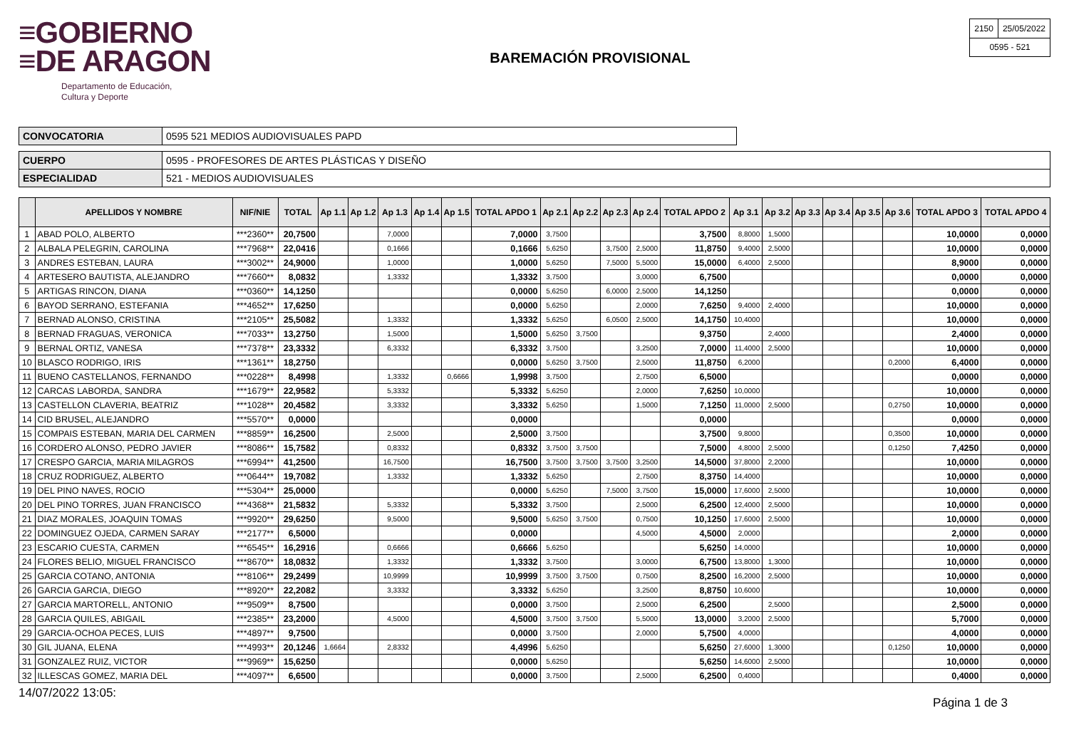≡GOBIERNO
≡DE ARAGON
Departamento de Educación,
Cultura y Deporte
BAREMACIÓN PROVISIONAL
| 2150 | 25/05/2022 |
| 0595 - 521 | |
| CONVOCATORIA | 0595 521 MEDIOS AUDIOVISUALES PAPD |
| CUERPO | 0595 - PROFESORES DE ARTES PLÁSTICAS Y DISEÑO |
| ESPECIALIDAD | 521 - MEDIOS AUDIOVISUALES |
| | APELLIDOS Y NOMBRE | NIF/NIE | TOTAL | Ap 1.1 | Ap 1.2 | Ap 1.3 | Ap 1.4 | Ap 1.5 | TOTAL APDO 1 | Ap 2.1 | Ap 2.2 | Ap 2.3 | Ap 2.4 | TOTAL APDO 2 | Ap 3.1 | Ap 3.2 | Ap 3.3 | Ap 3.4 | Ap 3.5 | Ap 3.6 | TOTAL APDO 3 | TOTAL APDO 4 |
| --- | --- | --- | --- | --- | --- | --- | --- | --- | --- | --- | --- | --- | --- | --- | --- | --- | --- | --- | --- | --- | --- | --- |
| 1 | ABAD POLO, ALBERTO | ***2360** | 20,7500 | | | 7,0000 | | | 7,0000 | 3,7500 | | | | 3,7500 | 8,8000 | 1,5000 | | | | | 10,0000 | 0,0000 |
| 2 | ALBALA PELEGRIN, CAROLINA | ***7968** | 22,0416 | | | 0,1666 | | | 0,1666 | 5,6250 | | 3,7500 | 2,5000 | 11,8750 | 9,4000 | 2,5000 | | | | | 10,0000 | 0,0000 |
| 3 | ANDRES ESTEBAN, LAURA | ***3002** | 24,9000 | | | 1,0000 | | | 1,0000 | 5,6250 | | 7,5000 | 5,5000 | 15,0000 | 6,4000 | 2,5000 | | | | | 8,9000 | 0,0000 |
| 4 | ARTESERO BAUTISTA, ALEJANDRO | ***7660** | 8,0832 | | | 1,3332 | | | 1,3332 | 3,7500 | | | 3,0000 | 6,7500 | | | | | | | 0,0000 | 0,0000 |
| 5 | ARTIGAS RINCON, DIANA | ***0360** | 14,1250 | | | | | | 0,0000 | 5,6250 | | 6,0000 | 2,5000 | 14,1250 | | | | | | | 0,0000 | 0,0000 |
| 6 | BAYOD SERRANO, ESTEFANIA | ***4652** | 17,6250 | | | | | | 0,0000 | 5,6250 | | | 2,0000 | 7,6250 | 9,4000 | 2,4000 | | | | | 10,0000 | 0,0000 |
| 7 | BERNAD ALONSO, CRISTINA | ***2105** | 25,5082 | | | 1,3332 | | | 1,3332 | 5,6250 | | 6,0500 | 2,5000 | 14,1750 | 10,4000 | | | | | | 10,0000 | 0,0000 |
| 8 | BERNAD FRAGUAS, VERONICA | ***7033** | 13,2750 | | | 1,5000 | | | 1,5000 | 5,6250 | 3,7500 | | | 9,3750 | | 2,4000 | | | | | 2,4000 | 0,0000 |
| 9 | BERNAL ORTIZ, VANESA | ***7378** | 23,3332 | | | 6,3332 | | | 6,3332 | 3,7500 | | | 3,2500 | 7,0000 | 11,4000 | 2,5000 | | | | | 10,0000 | 0,0000 |
| 10 | BLASCO RODRIGO, IRIS | ***1361** | 18,2750 | | | | | | 0,0000 | 5,6250 | 3,7500 | | 2,5000 | 11,8750 | 6,2000 | | | | | 0,2000 | 6,4000 | 0,0000 |
| 11 | BUENO CASTELLANOS, FERNANDO | ***0228** | 8,4998 | | | 1,3332 | | 0,6666 | 1,9998 | 3,7500 | | | 2,7500 | 6,5000 | | | | | | | 0,0000 | 0,0000 |
| 12 | CARCAS LABORDA, SANDRA | ***1679** | 22,9582 | | | 5,3332 | | | 5,3332 | 5,6250 | | | 2,0000 | 7,6250 | 10,0000 | | | | | | 10,0000 | 0,0000 |
| 13 | CASTELLON CLAVERIA, BEATRIZ | ***1028** | 20,4582 | | | 3,3332 | | | 3,3332 | 5,6250 | | | 1,5000 | 7,1250 | 11,0000 | 2,5000 | | | | 0,2750 | 10,0000 | 0,0000 |
| 14 | CID BRUSEL, ALEJANDRO | ***5570** | 0,0000 | | | | | | 0,0000 | | | | | 0,0000 | | | | | | | 0,0000 | 0,0000 |
| 15 | COMPAIS ESTEBAN, MARIA DEL CARMEN | ***8859** | 16,2500 | | | 2,5000 | | | 2,5000 | 3,7500 | | | | 3,7500 | 9,8000 | | | | | 0,3500 | 10,0000 | 0,0000 |
| 16 | CORDERO ALONSO, PEDRO JAVIER | ***8086** | 15,7582 | | | 0,8332 | | | 0,8332 | 3,7500 | 3,7500 | | | 7,5000 | 4,8000 | 2,5000 | | | | 0,1250 | 7,4250 | 0,0000 |
| 17 | CRESPO GARCIA, MARIA MILAGROS | ***6994** | 41,2500 | | | 16,7500 | | | 16,7500 | 3,7500 | 3,7500 | 3,7500 | 3,2500 | 14,5000 | 37,8000 | 2,2000 | | | | | 10,0000 | 0,0000 |
| 18 | CRUZ RODRIGUEZ, ALBERTO | ***0644** | 19,7082 | | | 1,3332 | | | 1,3332 | 5,6250 | | | 2,7500 | 8,3750 | 14,4000 | | | | | | 10,0000 | 0,0000 |
| 19 | DEL PINO NAVES, ROCIO | ***5304** | 25,0000 | | | | | | 0,0000 | 5,6250 | | 7,5000 | 3,7500 | 15,0000 | 17,6000 | 2,5000 | | | | | 10,0000 | 0,0000 |
| 20 | DEL PINO TORRES, JUAN FRANCISCO | ***4368** | 21,5832 | | | 5,3332 | | | 5,3332 | 3,7500 | | | 2,5000 | 6,2500 | 12,4000 | 2,5000 | | | | | 10,0000 | 0,0000 |
| 21 | DIAZ MORALES, JOAQUIN TOMAS | ***9920** | 29,6250 | | | 9,5000 | | | 9,5000 | 5,6250 | 3,7500 | | 0,7500 | 10,1250 | 17,6000 | 2,5000 | | | | | 10,0000 | 0,0000 |
| 22 | DOMINGUEZ OJEDA, CARMEN SARAY | ***2177** | 6,5000 | | | | | | 0,0000 | | | | 4,5000 | 4,5000 | 2,0000 | | | | | | 2,0000 | 0,0000 |
| 23 | ESCARIO CUESTA, CARMEN | ***6545** | 16,2916 | | | 0,6666 | | | 0,6666 | 5,6250 | | | | 5,6250 | 14,0000 | | | | | | 10,0000 | 0,0000 |
| 24 | FLORES BELIO, MIGUEL FRANCISCO | ***8670** | 18,0832 | | | 1,3332 | | | 1,3332 | 3,7500 | | | 3,0000 | 6,7500 | 13,8000 | 1,3000 | | | | | 10,0000 | 0,0000 |
| 25 | GARCIA COTANO, ANTONIA | ***8106** | 29,2499 | | | 10,9999 | | | 10,9999 | 3,7500 | 3,7500 | | 0,7500 | 8,2500 | 16,2000 | 2,5000 | | | | | 10,0000 | 0,0000 |
| 26 | GARCIA GARCIA, DIEGO | ***8920** | 22,2082 | | | 3,3332 | | | 3,3332 | 5,6250 | | | 3,2500 | 8,8750 | 10,6000 | | | | | | 10,0000 | 0,0000 |
| 27 | GARCIA MARTORELL, ANTONIO | ***9509** | 8,7500 | | | | | | 0,0000 | 3,7500 | | | 2,5000 | 6,2500 | | 2,5000 | | | | | 2,5000 | 0,0000 |
| 28 | GARCIA QUILES, ABIGAIL | ***2385** | 23,2000 | | | 4,5000 | | | 4,5000 | 3,7500 | 3,7500 | | 5,5000 | 13,0000 | 3,2000 | 2,5000 | | | | | 5,7000 | 0,0000 |
| 29 | GARCIA-OCHOA PECES, LUIS | ***4897** | 9,7500 | | | | | | 0,0000 | 3,7500 | | | 2,0000 | 5,7500 | 4,0000 | | | | | | 4,0000 | 0,0000 |
| 30 | GIL JUANA, ELENA | ***4993** | 20,1246 | 1,6664 | | 2,8332 | | | 4,4996 | 5,6250 | | | | 5,6250 | 27,6000 | 1,3000 | | | | 0,1250 | 10,0000 | 0,0000 |
| 31 | GONZALEZ RUIZ, VICTOR | ***9969** | 15,6250 | | | | | | 0,0000 | 5,6250 | | | | 5,6250 | 14,6000 | 2,5000 | | | | | 10,0000 | 0,0000 |
| 32 | ILLESCAS GOMEZ, MARIA DEL | ***4097** | 6,6500 | | | | | | 0,0000 | 3,7500 | | | 2,5000 | 6,2500 | 0,4000 | | | | | | 0,4000 | 0,0000 |
14/07/2022 13:05: Página 1 de 3